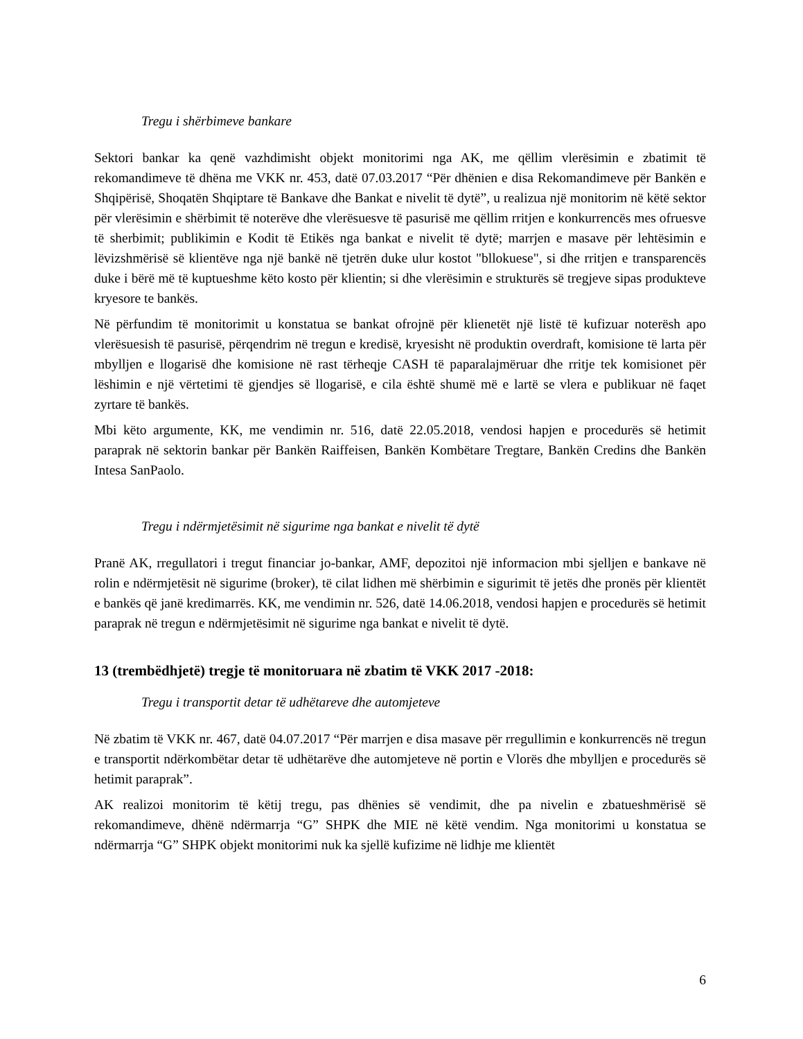Tregu i shërbimeve bankare
Sektori bankar ka qenë vazhdimisht objekt monitorimi nga AK, me qëllim vlerësimin e zbatimit të rekomandimeve të dhëna me VKK nr. 453, datë 07.03.2017 “Për dhënien e disa Rekomandimeve për Bankën e Shqipërisë, Shoqatën Shqiptare të Bankave dhe Bankat e nivelit të dytë”, u realizua një monitorim në këtë sektor për vlerësimin e shërbimit të noterëve dhe vlerësuesve të pasurisë me qëllim rritjen e konkurrencës mes ofruesve të sherbimit; publikimin e Kodit të Etikës nga bankat e nivelit të dytë; marrjen e masave për lehtësimin e lëvizshmërisë së klientëve nga një bankë në tjetrën duke ulur kostot "bllokuese", si dhe rritjen e transparencës duke i bërë më të kuptueshme këto kosto për klientin; si dhe vlerësimin e strukturës së tregjeve sipas produkteve kryesore te bankës.
Në përfundim të monitorimit u konstatua se bankat ofrojnë për klienetët një listë të kufizuar noterësh apo vlerësuesish të pasurisë, përqendrim në tregun e kredisë, kryesisht në produktin overdraft, komisione të larta për mbylljen e llogarisë dhe komisione në rast tërheqje CASH të paparalajmëruar dhe rritje tek komisionet për lëshimin e një vërtetimi të gjendjes së llogarisë, e cila është shumë më e lartë se vlera e publikuar në faqet zyrtare të bankës.
Mbi këto argumente, KK, me vendimin nr. 516, datë 22.05.2018, vendosi hapjen e procedurës së hetimit paraprak në sektorin bankar për Bankën Raiffeisen, Bankën Kombëtare Tregtare, Bankën Credins dhe Bankën Intesa SanPaolo.
Tregu i ndërmjetësimit në sigurime nga bankat e nivelit të dytë
Pranë AK, rregullatori i tregut financiar jo-bankar, AMF, depozitoi një informacion mbi sjelljen e bankave në rolin e ndërmjetësit në sigurime (broker), të cilat lidhen më shërbimin e sigurimit të jetës dhe pronës për klientët e bankës që janë kredimarrës. KK, me vendimin nr. 526, datë 14.06.2018, vendosi hapjen e procedurës së hetimit paraprak në tregun e ndërmjetësimit në sigurime nga bankat e nivelit të dytë.
13 (trembëdhjetë) tregje të monitoruara në zbatim të VKK 2017 -2018:
Tregu i transportit detar të udhëtareve dhe automjeteve
Në zbatim të VKK nr. 467, datë 04.07.2017 “Për marrjen e disa masave për rregullimin e konkurrencës në tregun e transportit ndërkombëtar detar të udhëtarëve dhe automjeteve në portin e Vlorës dhe mbylljen e procedurës së hetimit paraprak”.
AK realizoi monitorim të këtij tregu, pas dhënies së vendimit, dhe pa nivelin e zbatueshmërisë së rekomandimeve, dhënë ndërmarrja “G” SHPK dhe MIE në këtë vendim. Nga monitorimi u konstatua se ndërmarrja “G” SHPK objekt monitorimi nuk ka sjellë kufizime në lidhje me klientët
6